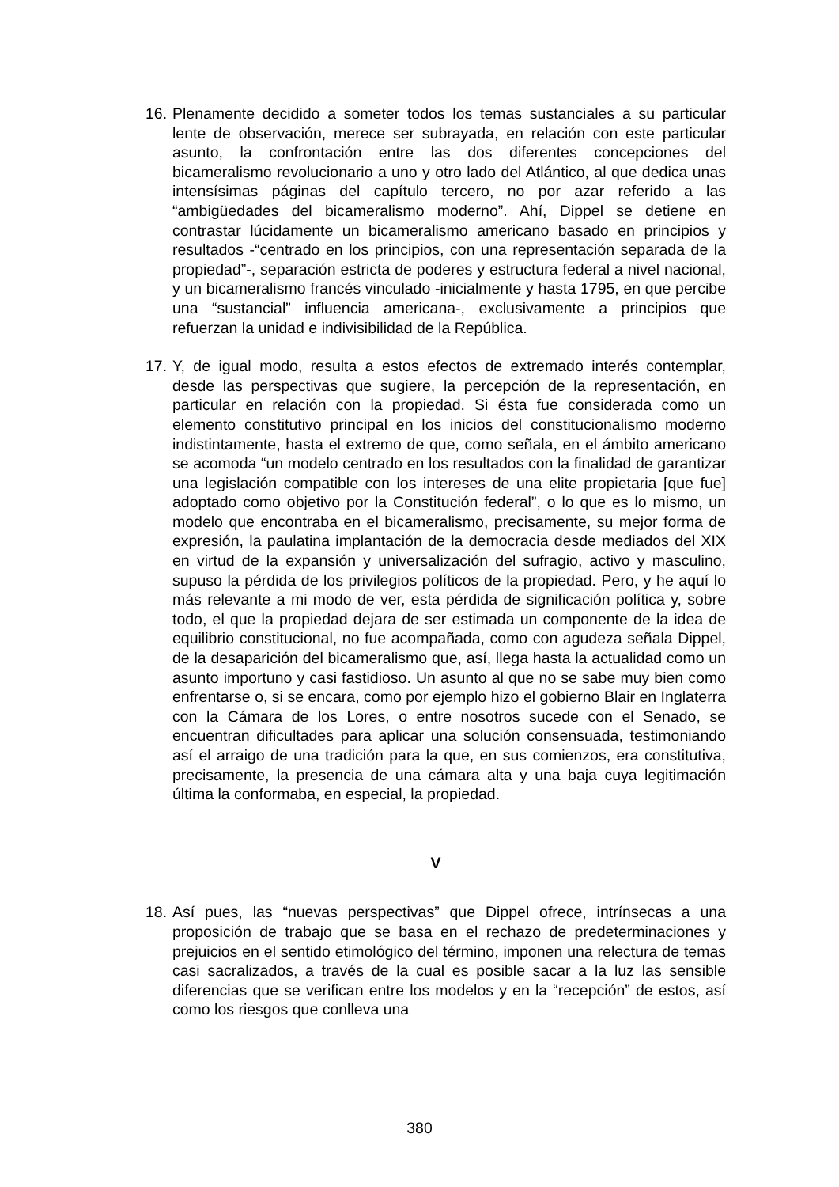16. Plenamente decidido a someter todos los temas sustanciales a su particular lente de observación, merece ser subrayada, en relación con este particular asunto, la confrontación entre las dos diferentes concepciones del bicameralismo revolucionario a uno y otro lado del Atlántico, al que dedica unas intensísimas páginas del capítulo tercero, no por azar referido a las “ambigüedades del bicameralismo moderno”. Ahí, Dippel se detiene en contrastar lúcidamente un bicameralismo americano basado en principios y resultados -“centrado en los principios, con una representación separada de la propiedad”-, separación estricta de poderes y estructura federal a nivel nacional, y un bicameralismo francés vinculado -inicialmente y hasta 1795, en que percibe una “sustancial” influencia americana-, exclusivamente a principios que refuerzan la unidad e indivisibilidad de la República.
17. Y, de igual modo, resulta a estos efectos de extremado interés contemplar, desde las perspectivas que sugiere, la percepción de la representación, en particular en relación con la propiedad. Si ésta fue considerada como un elemento constitutivo principal en los inicios del constitucionalismo moderno indistintamente, hasta el extremo de que, como señala, en el ámbito americano se acomoda “un modelo centrado en los resultados con la finalidad de garantizar una legislación compatible con los intereses de una elite propietaria [que fue] adoptado como objetivo por la Constitución federal”, o lo que es lo mismo, un modelo que encontraba en el bicameralismo, precisamente, su mejor forma de expresión, la paulatina implantación de la democracia desde mediados del XIX en virtud de la expansión y universalización del sufragio, activo y masculino, supuso la pérdida de los privilegios políticos de la propiedad. Pero, y he aquí lo más relevante a mi modo de ver, esta pérdida de significación política y, sobre todo, el que la propiedad dejara de ser estimada un componente de la idea de equilibrio constitucional, no fue acompañada, como con agudeza señala Dippel, de la desaparición del bicameralismo que, así, llega hasta la actualidad como un asunto importuno y casi fastidioso. Un asunto al que no se sabe muy bien como enfrentarse o, si se encara, como por ejemplo hizo el gobierno Blair en Inglaterra con la Cámara de los Lores, o entre nosotros sucede con el Senado, se encuentran dificultades para aplicar una solución consensuada, testimoniando así el arraigo de una tradición para la que, en sus comienzos, era constitutiva, precisamente, la presencia de una cámara alta y una baja cuya legitimación última la conformaba, en especial, la propiedad.
V
18. Así pues, las “nuevas perspectivas” que Dippel ofrece, intrínsecas a una proposición de trabajo que se basa en el rechazo de predeterminaciones y prejuicios en el sentido etimológico del término, imponen una relectura de temas casi sacralizados, a través de la cual es posible sacar a la luz las sensible diferencias que se verifican entre los modelos y en la “recepción” de estos, así como los riesgos que conlleva una
380